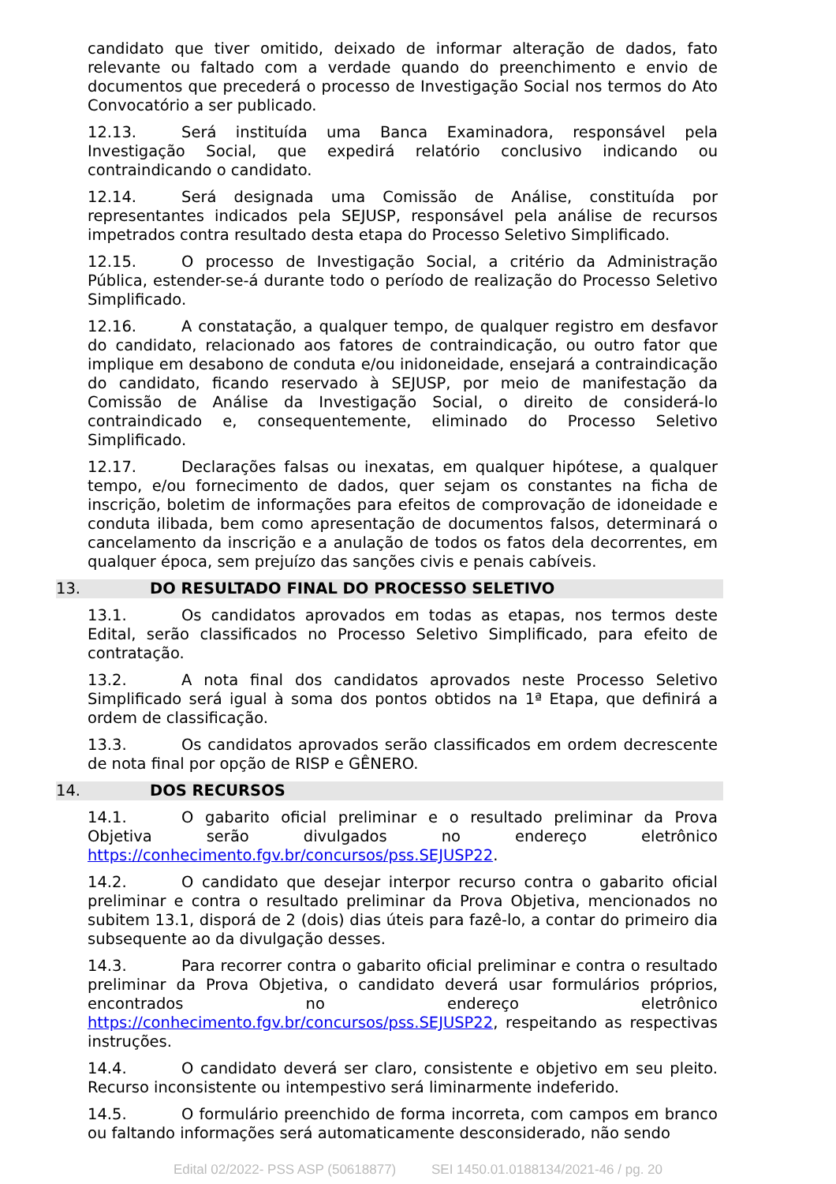candidato que tiver omitido, deixado de informar alteração de dados, fato relevante ou faltado com a verdade quando do preenchimento e envio de documentos que precederá o processo de Investigação Social nos termos do Ato Convocatório a ser publicado.
12.13. Será instituída uma Banca Examinadora, responsável pela Investigação Social, que expedirá relatório conclusivo indicando ou contraindicando o candidato.
12.14. Será designada uma Comissão de Análise, constituída por representantes indicados pela SEJUSP, responsável pela análise de recursos impetrados contra resultado desta etapa do Processo Seletivo Simplificado.
12.15. O processo de Investigação Social, a critério da Administração Pública, estender-se-á durante todo o período de realização do Processo Seletivo Simplificado.
12.16. A constatação, a qualquer tempo, de qualquer registro em desfavor do candidato, relacionado aos fatores de contraindicação, ou outro fator que implique em desabono de conduta e/ou inidoneidade, ensejará a contraindicação do candidato, ficando reservado à SEJUSP, por meio de manifestação da Comissão de Análise da Investigação Social, o direito de considerá-lo contraindicado e, consequentemente, eliminado do Processo Seletivo Simplificado.
12.17. Declarações falsas ou inexatas, em qualquer hipótese, a qualquer tempo, e/ou fornecimento de dados, quer sejam os constantes na ficha de inscrição, boletim de informações para efeitos de comprovação de idoneidade e conduta ilibada, bem como apresentação de documentos falsos, determinará o cancelamento da inscrição e a anulação de todos os fatos dela decorrentes, em qualquer época, sem prejuízo das sanções civis e penais cabíveis.
13. DO RESULTADO FINAL DO PROCESSO SELETIVO
13.1. Os candidatos aprovados em todas as etapas, nos termos deste Edital, serão classificados no Processo Seletivo Simplificado, para efeito de contratação.
13.2. A nota final dos candidatos aprovados neste Processo Seletivo Simplificado será igual à soma dos pontos obtidos na 1ª Etapa, que definirá a ordem de classificação.
13.3. Os candidatos aprovados serão classificados em ordem decrescente de nota final por opção de RISP e GÊNERO.
14. DOS RECURSOS
14.1. O gabarito oficial preliminar e o resultado preliminar da Prova Objetiva serão divulgados no endereço eletrônico https://conhecimento.fgv.br/concursos/pss.SEJUSP22.
14.2. O candidato que desejar interpor recurso contra o gabarito oficial preliminar e contra o resultado preliminar da Prova Objetiva, mencionados no subitem 13.1, disporá de 2 (dois) dias úteis para fazê-lo, a contar do primeiro dia subsequente ao da divulgação desses.
14.3. Para recorrer contra o gabarito oficial preliminar e contra o resultado preliminar da Prova Objetiva, o candidato deverá usar formulários próprios, encontrados no endereço eletrônico https://conhecimento.fgv.br/concursos/pss.SEJUSP22, respeitando as respectivas instruções.
14.4. O candidato deverá ser claro, consistente e objetivo em seu pleito. Recurso inconsistente ou intempestivo será liminarmente indeferido.
14.5. O formulário preenchido de forma incorreta, com campos em branco ou faltando informações será automaticamente desconsiderado, não sendo
Edital 02/2022- PSS ASP (50618877) SEI 1450.01.0188134/2021-46 / pg. 20